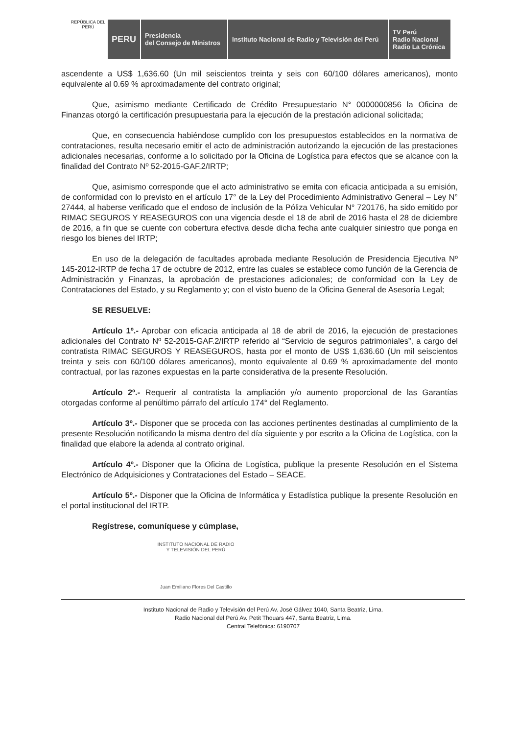REPÚBLICA DEL PERÚ
PERU
Presidencia
del Consejo de Ministros
Instituto Nacional de Radio y Televisión del Perú
TV Perú
Radio Nacional
Radio La Crónica
ascendente a US$ 1,636.60 (Un mil seiscientos treinta y seis con 60/100 dólares americanos), monto equivalente al 0.69 % aproximadamente del contrato original;
Que, asimismo mediante Certificado de Crédito Presupuestario N° 0000000856 la Oficina de Finanzas otorgó la certificación presupuestaria para la ejecución de la prestación adicional solicitada;
Que, en consecuencia habiéndose cumplido con los presupuestos establecidos en la normativa de contrataciones, resulta necesario emitir el acto de administración autorizando la ejecución de las prestaciones adicionales necesarias, conforme a lo solicitado por la Oficina de Logística para efectos que se alcance con la finalidad del Contrato Nº 52-2015-GAF.2/IRTP;
Que, asimismo corresponde que el acto administrativo se emita con eficacia anticipada a su emisión, de conformidad con lo previsto en el artículo 17° de la Ley del Procedimiento Administrativo General – Ley N° 27444, al haberse verificado que el endoso de inclusión de la Póliza Vehicular N° 720176, ha sido emitido por RIMAC SEGUROS Y REASEGUROS con una vigencia desde el 18 de abril de 2016 hasta el 28 de diciembre de 2016, a fin que se cuente con cobertura efectiva desde dicha fecha ante cualquier siniestro que ponga en riesgo los bienes del IRTP;
En uso de la delegación de facultades aprobada mediante Resolución de Presidencia Ejecutiva Nº 145-2012-IRTP de fecha 17 de octubre de 2012, entre las cuales se establece como función de la Gerencia de Administración y Finanzas, la aprobación de prestaciones adicionales; de conformidad con la Ley de Contrataciones del Estado, y su Reglamento y; con el visto bueno de la Oficina General de Asesoría Legal;
SE RESUELVE:
Artículo 1º.- Aprobar con eficacia anticipada al 18 de abril de 2016, la ejecución de prestaciones adicionales del Contrato Nº 52-2015-GAF.2/IRTP referido al “Servicio de seguros patrimoniales”, a cargo del contratista RIMAC SEGUROS Y REASEGUROS, hasta por el monto de US$ 1,636.60 (Un mil seiscientos treinta y seis con 60/100 dólares americanos), monto equivalente al 0.69 % aproximadamente del monto contractual, por las razones expuestas en la parte considerativa de la presente Resolución.
Artículo 2º.- Requerir al contratista la ampliación y/o aumento proporcional de las Garantías otorgadas conforme al penúltimo párrafo del artículo 174° del Reglamento.
Artículo 3º.- Disponer que se proceda con las acciones pertinentes destinadas al cumplimiento de la presente Resolución notificando la misma dentro del día siguiente y por escrito a la Oficina de Logística, con la finalidad que elabore la adenda al contrato original.
Artículo 4º.- Disponer que la Oficina de Logística, publique la presente Resolución en el Sistema Electrónico de Adquisiciones y Contrataciones del Estado – SEACE.
Artículo 5º.- Disponer que la Oficina de Informática y Estadística publique la presente Resolución en el portal institucional del IRTP.
Regístrese, comuníquese y cúmplase,
INSTITUTO NACIONAL DE RADIO
Y TELEVISIÓN DEL PERÚ
Juan Emiliano Flores Del Castillo
Instituto Nacional de Radio y Televisión del Perú Av. José Gálvez 1040, Santa Beatriz, Lima.
Radio Nacional del Perú Av. Petit Thouars 447, Santa Beatriz, Lima.
Central Telefónica: 6190707